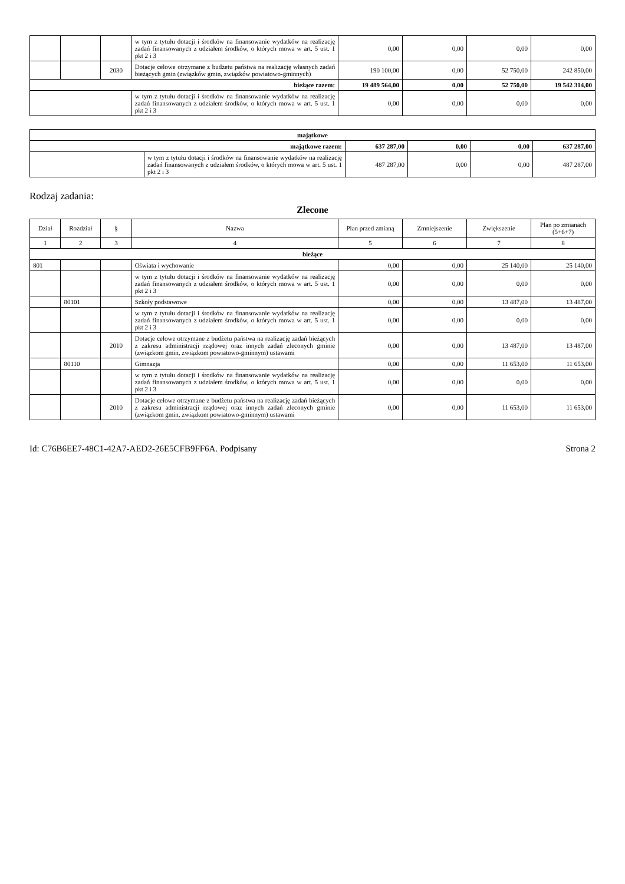| | | | w tym z tytułu dotacji i środków na finansowanie wydatków na realizację zadań finansowanych z udziałem środków, o których mowa w art. 5 ust. 1 pkt 2 i 3 | 0,00 | 0,00 | 0,00 | 0,00 |
| | | 2030 | Dotacje celowe otrzymane z budżetu państwa na realizację własnych zadań bieżących gmin (związków gmin, związków powiatowo-gminnych) | 190 100,00 | 0,00 | 52 750,00 | 242 850,00 |
| bieżące razem: | | | | 19 489 564,00 | 0,00 | 52 750,00 | 19 542 314,00 |
| | | | w tym z tytułu dotacji i środków na finansowanie wydatków na realizację zadań finansowanych z udziałem środków, o których mowa w art. 5 ust. 1 pkt 2 i 3 | 0,00 | 0,00 | 0,00 | 0,00 |
| majątkowe | | | | | |
| majątkowe razem: | | 637 287,00 | 0,00 | 0,00 | 637 287,00 |
| | w tym z tytułu dotacji i środków na finansowanie wydatków na realizację zadań finansowanych z udziałem środków, o których mowa w art. 5 ust. 1 pkt 2 i 3 | 487 287,00 | 0,00 | 0,00 | 487 287,00 |
Rodzaj zadania:
Zlecone
| Dział | Rozdział | § | Nazwa | Plan przed zmianą | Zmniejszenie | Zwiększenie | Plan po zmianach (5+6+7) |
| --- | --- | --- | --- | --- | --- | --- | --- |
| 1 | 2 | 3 | 4 | 5 | 6 | 7 | 8 |
| bieżące | | | | | | | |
| 801 | | | Oświata i wychowanie | 0,00 | 0,00 | 25 140,00 | 25 140,00 |
| | | | w tym z tytułu dotacji i środków na finansowanie wydatków na realizację zadań finansowanych z udziałem środków, o których mowa w art. 5 ust. 1 pkt 2 i 3 | 0,00 | 0,00 | 0,00 | 0,00 |
| | 80101 | | Szkoły podstawowe | 0,00 | 0,00 | 13 487,00 | 13 487,00 |
| | | | w tym z tytułu dotacji i środków na finansowanie wydatków na realizację zadań finansowanych z udziałem środków, o których mowa w art. 5 ust. 1 pkt 2 i 3 | 0,00 | 0,00 | 0,00 | 0,00 |
| | | 2010 | Dotacje celowe otrzymane z budżetu państwa na realizację zadań bieżących z zakresu administracji rządowej oraz innych zadań zleconych gminie (związkom gmin, związkom powiatowo-gminnym) ustawami | 0,00 | 0,00 | 13 487,00 | 13 487,00 |
| | 80110 | | Gimnazja | 0,00 | 0,00 | 11 653,00 | 11 653,00 |
| | | | w tym z tytułu dotacji i środków na finansowanie wydatków na realizację zadań finansowanych z udziałem środków, o których mowa w art. 5 ust. 1 pkt 2 i 3 | 0,00 | 0,00 | 0,00 | 0,00 |
| | | 2010 | Dotacje celowe otrzymane z budżetu państwa na realizację zadań bieżących z zakresu administracji rządowej oraz innych zadań zleconych gminie (związkom gmin, związkom powiatowo-gminnym) ustawami | 0,00 | 0,00 | 11 653,00 | 11 653,00 |
Id: C76B6EE7-48C1-42A7-AED2-26E5CFB9FF6A. Podpisany Strona 2